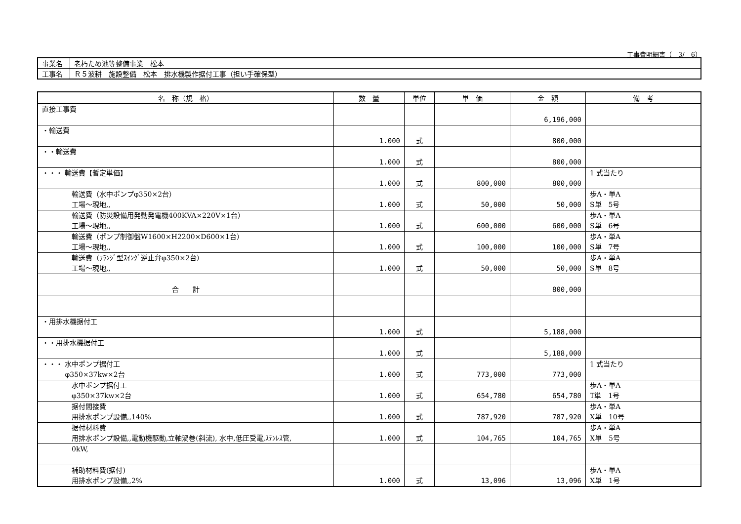工事費明細書（　3/　6）
| 事業名 | 老朽ため池等整備事業 松本 |
| 工事名 | Ｒ５波耕 施設整備 松本 排水機製作据付工事（担い手確保型） |
| 名 称（規 格） | 数 量 | 単位 | 単 価 | 金 額 | 備 考 |
| --- | --- | --- | --- | --- | --- |
| 直接工事費 | | | | 6,196,000 | |
| ・輸送費 | 1.000 | 式 | | 800,000 | |
| ・・輸送費 | 1.000 | 式 | | 800,000 | |
| ・・・ 輸送費【暫定単価】 | 1.000 | 式 | 800,000 | 800,000 | 1 式当たり |
| 輸送費（水中ポンプφ350×2台） 工場～現地,, | 1.000 | 式 | 50,000 | 50,000 | 歩A・単A S単 5号 |
| 輸送費（防災設備用発動発電機400KVA×220V×1台） 工場～現地,, | 1.000 | 式 | 600,000 | 600,000 | 歩A・単A S単 6号 |
| 輸送費（ポンプ制御盤W1600×H2200×D600×1台） 工場～現地,, | 1.000 | 式 | 100,000 | 100,000 | 歩A・単A S単 7号 |
| 輸送費（ﾌﾗﾝｼﾞ型ｽｲﾝｸﾞ逆止弁φ350×2台） 工場～現地,, | 1.000 | 式 | 50,000 | 50,000 | 歩A・単A S単 8号 |
| 合 計 | | | | 800,000 | |
| ・用排水機据付工 | 1.000 | 式 | | 5,188,000 | |
| ・・用排水機据付工 | 1.000 | 式 | | 5,188,000 | |
| ・・・ 水中ポンプ据付工 φ350×37kw×2台 | 1.000 | 式 | 773,000 | 773,000 | 1 式当たり |
| 水中ポンプ据付工 φ350×37kw×2台 | 1.000 | 式 | 654,780 | 654,780 | 歩A・単A T単 1号 |
| 据付間接費 用排水ポンプ設備,,140% | 1.000 | 式 | 787,920 | 787,920 | 歩A・単A X単 10号 |
| 据付材料費 用排水ポンプ設備,,電動機駆動,立軸渦巻(斜流), 水中,低圧受電,ｽﾃﾝﾚｽ管, | 1.000 | 式 | 104,765 | 104,765 | 歩A・単A X単 5号 |
| 0kW, | | | | | |
| 補助材料費(据付) 用排水ポンプ設備,,2% | 1.000 | 式 | 13,096 | 13,096 | 歩A・単A X単 1号 |